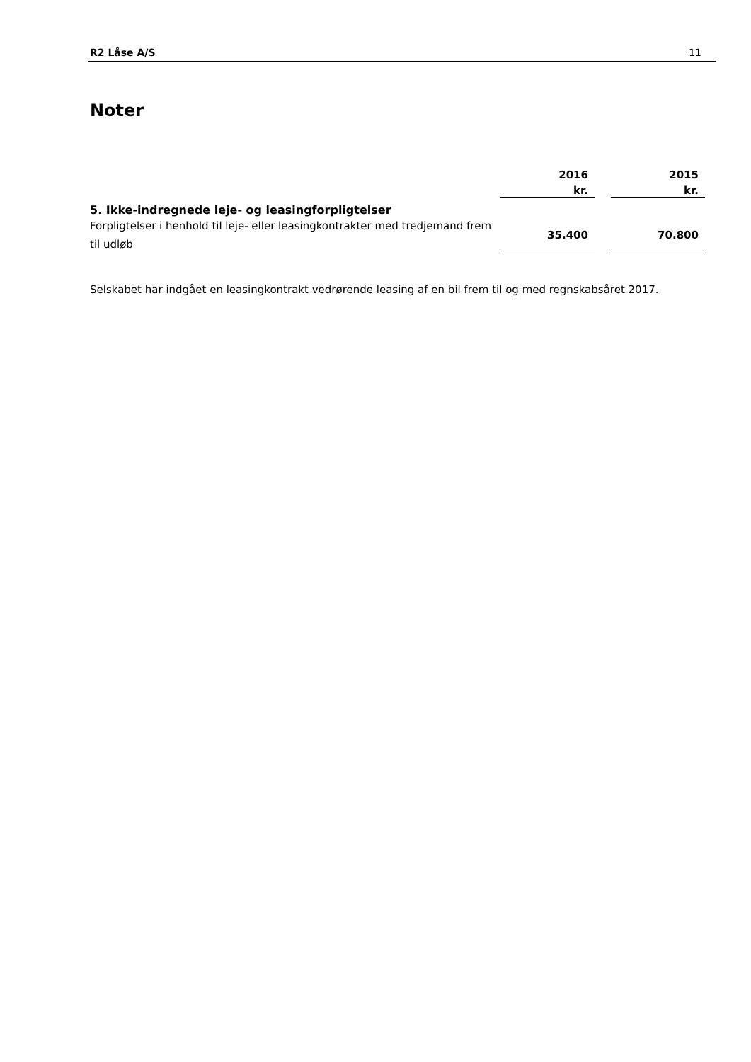R2 Låse A/S 11
Noter
| | 2016 | | 2015 |
| --- | --- | --- | --- |
| | kr. | | kr. |
| 5. Ikke-indregnede leje- og leasingforpligtelser | | | |
| Forpligtelser i henhold til leje- eller leasingkontrakter med tredjemand frem til udløb | 35.400 | | 70.800 |
Selskabet har indgået en leasingkontrakt vedrørende leasing af en bil frem til og med regnskabsåret 2017.